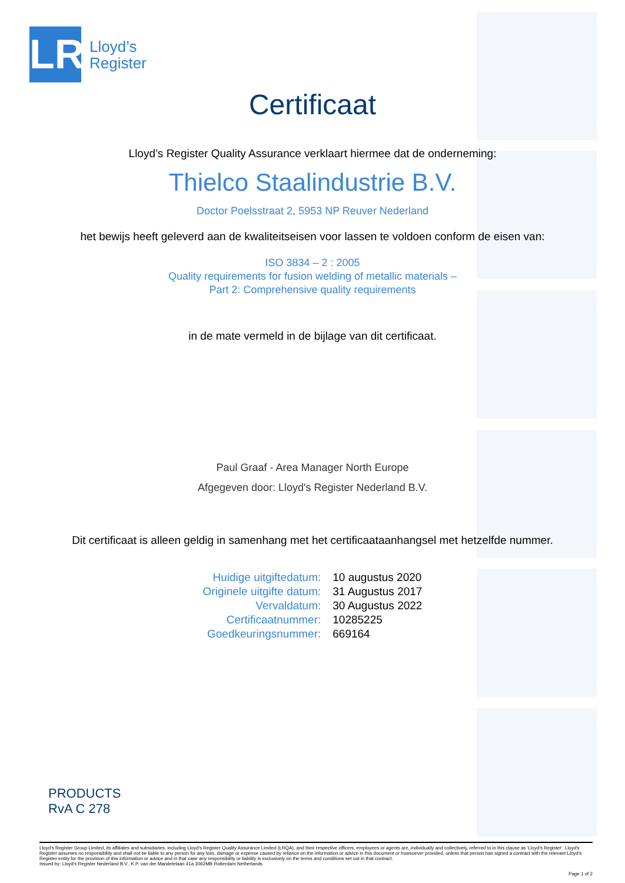LR
Lloyd’s
Register
Certificaat
Lloyd’s Register Quality Assurance verklaart hiermee dat de onderneming:
Thielco Staalindustrie B.V.
Doctor Poelsstraat 2, 5953 NP Reuver Nederland
het bewijs heeft geleverd aan de kwaliteitseisen voor lassen te voldoen conform de eisen van:
ISO 3834 – 2 : 2005
Quality requirements for fusion welding of metallic materials –
Part 2: Comprehensive quality requirements
in de mate vermeld in de bijlage van dit certificaat.
Paul Graaf - Area Manager North Europe
Afgegeven door: Lloyd's Register Nederland B.V.
Dit certificaat is alleen geldig in samenhang met het certificaataanhangsel met hetzelfde nummer.
| Huidige uitgiftedatum: | 10 augustus 2020 |
| Originele uitgifte datum: | 31 Augustus 2017 |
| Vervaldatum: | 30 Augustus 2022 |
| Certificaatnummer: | 10285225 |
| Goedkeuringsnummer: | 669164 |
PRODUCTS
RvA C 278
Lloyd's Register Group Limited, its affiliates and subsidiaries, including Lloyd's Register Quality Assurance Limited (LRQA), and their respective officers, employees or agents are, individually and collectively, referred to in this clause as 'Lloyd's Register'. Lloyd's Register assumes no responsibility and shall not be liable to any person for any loss, damage or expense caused by reliance on the information or advice in this document or howsoever provided, unless that person has signed a contract with the relevant Lloyd's Register entity for the provision of this information or advice and in that case any responsibility or liability is exclusively on the terms and conditions set out in that contract.
Issued by: Lloyd's Register Nederland B.V., K.P. van der Mandelelaan 41a 3062MB Rotterdam Netherlands
Page 1 of 2